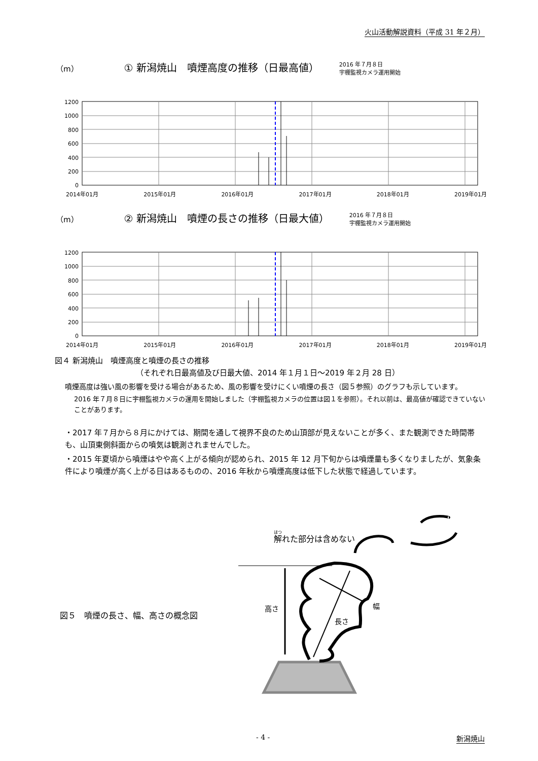火山活動解説資料（平成 31 年２月）
（m） ① 新潟焼山　噴煙高度の推移（日最高値） 2016 年７月８日
宇棚監視カメラ運用開始
1200
1000
800
600
400
200
0
2014年01月 2015年01月 2016年01月 2017年01月 2018年01月 2019年01月
（m） ② 新潟焼山　噴煙の長さの推移（日最大値） 2016 年７月８日
宇棚監視カメラ運用開始
1200
1000
800
600
400
200
0
2014年01月 2015年01月 2016年01月 2017年01月 2018年01月 2019年01月
図４ 新潟焼山　噴煙高度と噴煙の長さの推移
（それぞれ日最高値及び日最大値、2014 年１月１日～2019 年２月 28 日）
噴煙高度は強い風の影響を受ける場合があるため、風の影響を受けにくい噴煙の長さ（図５参照）のグラフも示しています。
2016 年７月８日に宇棚監視カメラの運用を開始しました（宇棚監視カメラの位置は図１を参照）。それ以前は、最高値が確認できていないことがあります。
・2017 年７月から８月にかけては、期間を通して視界不良のため山頂部が見えないことが多く、また観測できた時間帯も、山頂東側斜面からの噴気は観測されませんでした。
・2015 年夏頃から噴煙はやや高く上がる傾向が認められ、2015 年 12 月下旬からは噴煙量も多くなりましたが、気象条件により噴煙が高く上がる日はあるものの、2016 年秋から噴煙高度は低下した状態で経過しています。
図５　噴煙の長さ、幅、高さの概念図
解れた部分は含めない
高さ
幅
長さ
- 4 - 新潟焼山